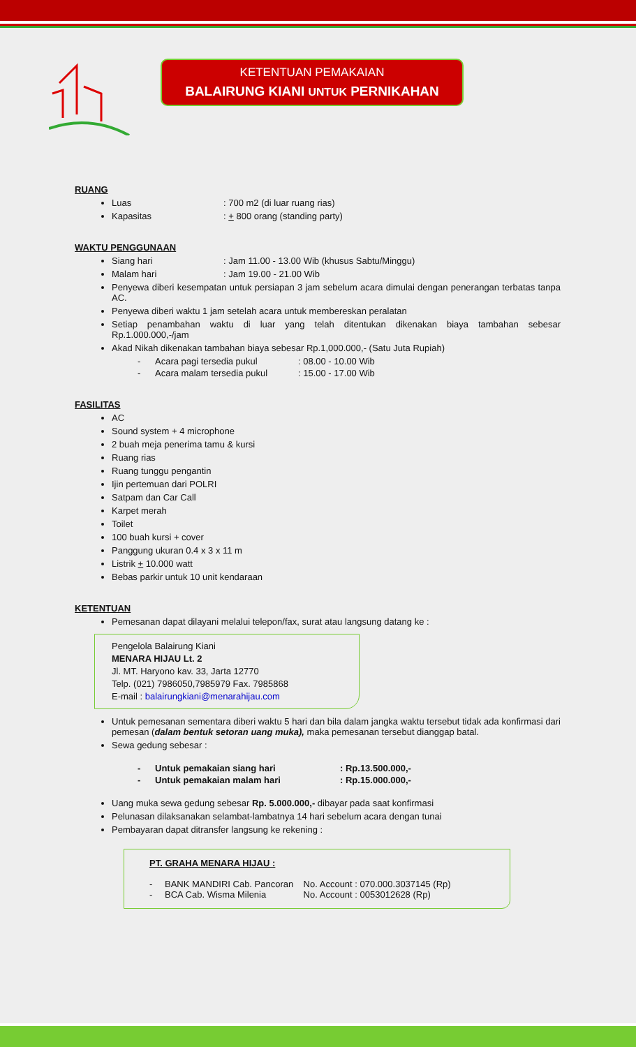KETENTUAN PEMAKAIAN
BALAIRUNG KIANI UNTUK PERNIKAHAN
RUANG
Luas: 700 m2 (di luar ruang rias)
Kapasitas: + 800 orang (standing party)
WAKTU PENGGUNAAN
Siang hari: Jam 11.00 - 13.00 Wib (khusus Sabtu/Minggu)
Malam hari: Jam 19.00 - 21.00 Wib
Penyewa diberi kesempatan untuk persiapan 3 jam sebelum acara dimulai dengan penerangan terbatas tanpa AC.
Penyewa diberi waktu 1 jam setelah acara untuk membereskan peralatan
Setiap penambahan waktu di luar yang telah ditentukan dikenakan biaya tambahan sebesar Rp.1.000.000,-/jam
Akad Nikah dikenakan tambahan biaya sebesar Rp.1,000.000,- (Satu Juta Rupiah)
- Acara pagi tersedia pukul: 08.00 - 10.00 Wib
- Acara malam tersedia pukul: 15.00 - 17.00 Wib
FASILITAS
AC
Sound system + 4 microphone
2 buah meja penerima tamu & kursi
Ruang rias
Ruang tunggu pengantin
Ijin pertemuan dari POLRI
Satpam dan Car Call
Karpet merah
Toilet
100 buah kursi + cover
Panggung ukuran 0.4 x 3 x 11 m
Listrik + 10.000 watt
Bebas parkir untuk 10 unit kendaraan
KETENTUAN
Pemesanan dapat dilayani melalui telepon/fax, surat atau langsung datang ke :
Pengelola Balairung Kiani
MENARA HIJAU Lt. 2
Jl. MT. Haryono kav. 33, Jarta 12770
Telp. (021) 7986050,7985979 Fax. 7985868
E-mail : balairungkiani@menarahijau.com
Untuk pemesanan sementara diberi waktu 5 hari dan bila dalam jangka waktu tersebut tidak ada konfirmasi dari pemesan (dalam bentuk setoran uang muka), maka pemesanan tersebut dianggap batal.
Sewa gedung sebesar :
- Untuk pemakaian siang hari: Rp.13.500.000,-
- Untuk pemakaian malam hari: Rp.15.000.000,-
Uang muka sewa gedung sebesar Rp. 5.000.000,- dibayar pada saat konfirmasi
Pelunasan dilaksanakan selambat-lambatnya 14 hari sebelum acara dengan tunai
Pembayaran dapat ditransfer langsung ke rekening :
PT. GRAHA MENARA HIJAU :
- BANK MANDIRI Cab. Pancoran No. Account : 070.000.3037145 (Rp)
- BCA Cab. Wisma Milenia No. Account : 0053012628 (Rp)